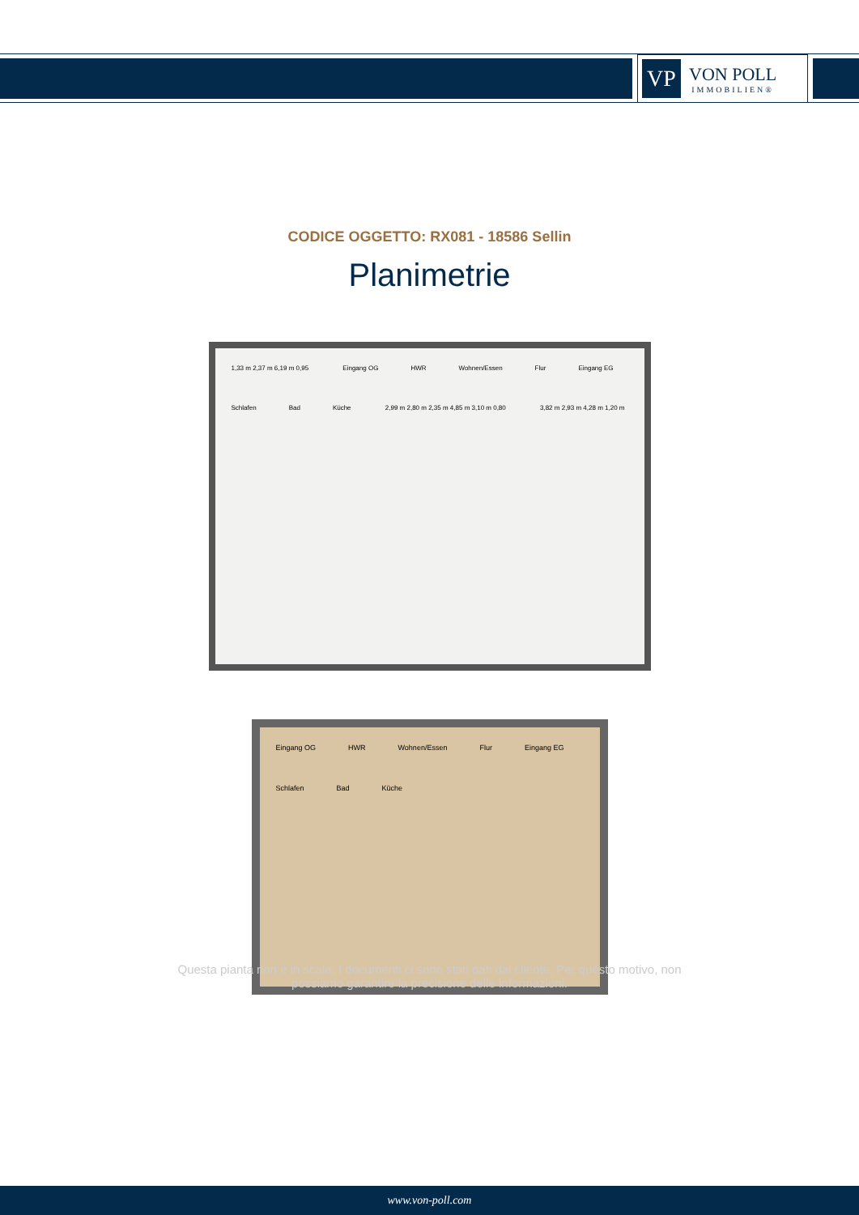VP
VON POLL
IMMOBILIEN®
CODICE OGGETTO: RX081 - 18586 Sellin
Planimetrie
1,33 m 2,37 m 6,19 m 0,95 Eingang OG HWR Wohnen/Essen Flur Eingang EG Schlafen Bad Küche 2,99 m 2,80 m 2,35 m 4,85 m 3,10 m 0,80 3,82 m 2,93 m 4,28 m 1,20 m
Eingang OG HWR Wohnen/Essen Flur Eingang EG Schlafen Bad Küche
Questa pianta non è in scala. I documenti ci sono stati dati dal cliente. Per questo motivo, non
possiamo garantire la precisione delle informazioni.
www.von-poll.com